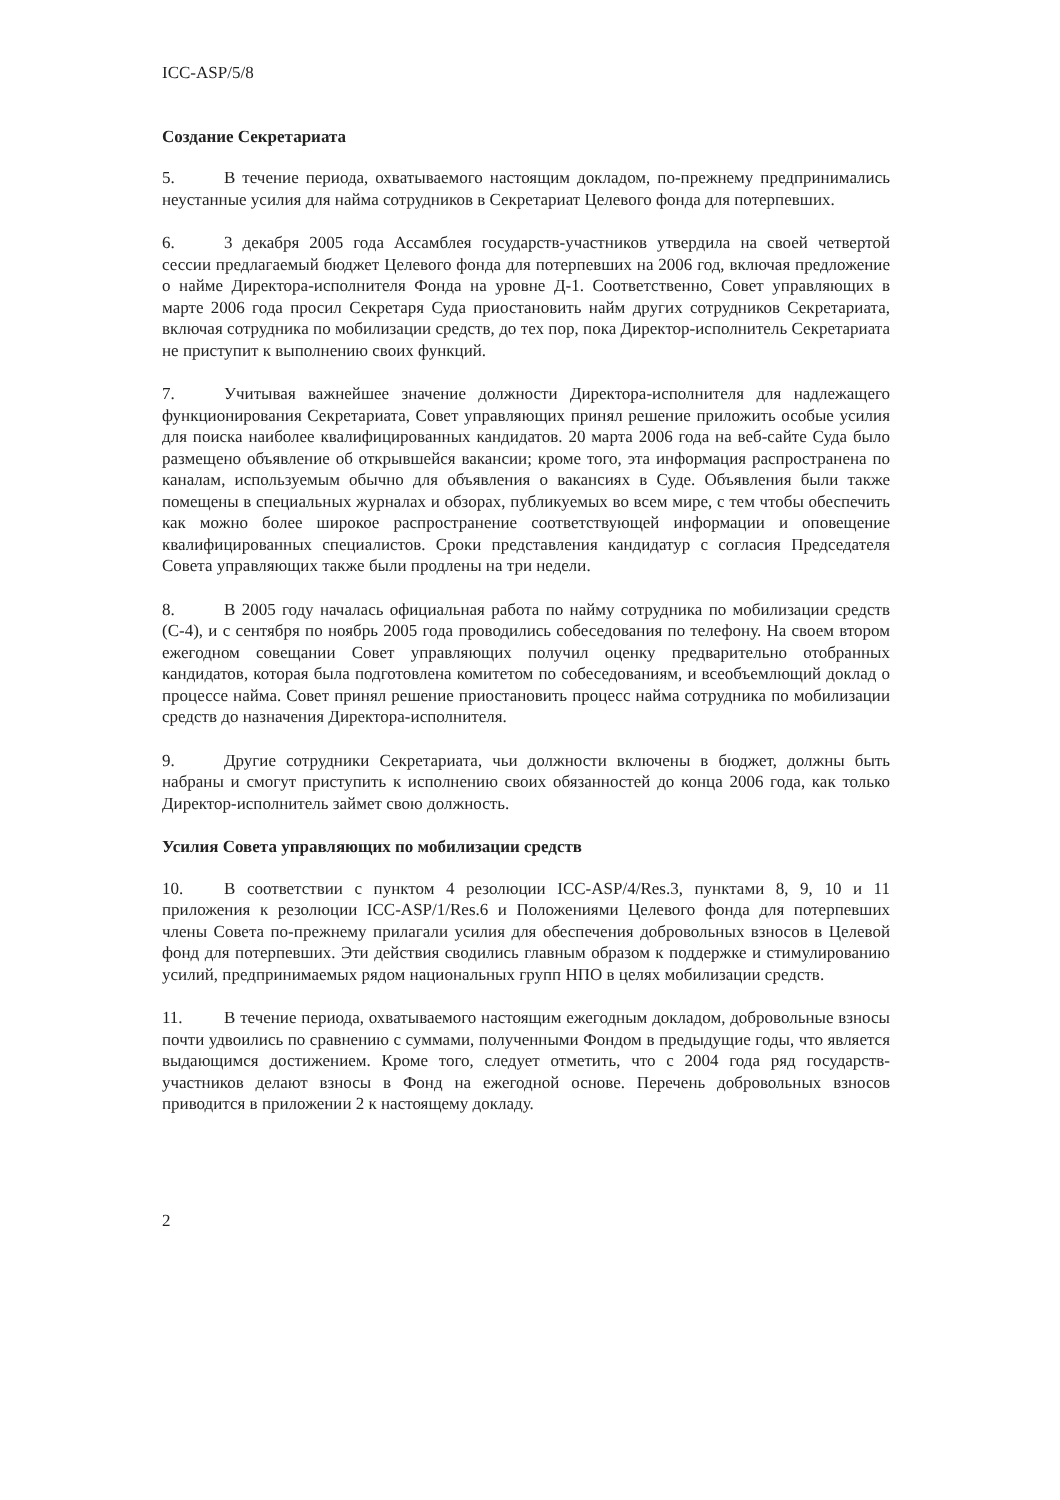ICC-ASP/5/8
Создание Секретариата
5. В течение периода, охватываемого настоящим докладом, по-прежнему предпринимались неустанные усилия для найма сотрудников в Секретариат Целевого фонда для потерпевших.
6. 3 декабря 2005 года Ассамблея государств-участников утвердила на своей четвертой сессии предлагаемый бюджет Целевого фонда для потерпевших на 2006 год, включая предложение о найме Директора-исполнителя Фонда на уровне Д-1. Соответственно, Совет управляющих в марте 2006 года просил Секретаря Суда приостановить найм других сотрудников Секретариата, включая сотрудника по мобилизации средств, до тех пор, пока Директор-исполнитель Секретариата не приступит к выполнению своих функций.
7. Учитывая важнейшее значение должности Директора-исполнителя для надлежащего функционирования Секретариата, Совет управляющих принял решение приложить особые усилия для поиска наиболее квалифицированных кандидатов. 20 марта 2006 года на веб-сайте Суда было размещено объявление об открывшейся вакансии; кроме того, эта информация распространена по каналам, используемым обычно для объявления о вакансиях в Суде. Объявления были также помещены в специальных журналах и обзорах, публикуемых во всем мире, с тем чтобы обеспечить как можно более широкое распространение соответствующей информации и оповещение квалифицированных специалистов. Сроки представления кандидатур с согласия Председателя Совета управляющих также были продлены на три недели.
8. В 2005 году началась официальная работа по найму сотрудника по мобилизации средств (С-4), и с сентября по ноябрь 2005 года проводились собеседования по телефону. На своем втором ежегодном совещании Совет управляющих получил оценку предварительно отобранных кандидатов, которая была подготовлена комитетом по собеседованиям, и всеобъемлющий доклад о процессе найма. Совет принял решение приостановить процесс найма сотрудника по мобилизации средств до назначения Директора-исполнителя.
9. Другие сотрудники Секретариата, чьи должности включены в бюджет, должны быть набраны и смогут приступить к исполнению своих обязанностей до конца 2006 года, как только Директор-исполнитель займет свою должность.
Усилия Совета управляющих по мобилизации средств
10. В соответствии с пунктом 4 резолюции ICC-ASP/4/Res.3, пунктами 8, 9, 10 и 11 приложения к резолюции ICC-ASP/1/Res.6 и Положениями Целевого фонда для потерпевших члены Совета по-прежнему прилагали усилия для обеспечения добровольных взносов в Целевой фонд для потерпевших. Эти действия сводились главным образом к поддержке и стимулированию усилий, предпринимаемых рядом национальных групп НПО в целях мобилизации средств.
11. В течение периода, охватываемого настоящим ежегодным докладом, добровольные взносы почти удвоились по сравнению с суммами, полученными Фондом в предыдущие годы, что является выдающимся достижением. Кроме того, следует отметить, что с 2004 года ряд государств-участников делают взносы в Фонд на ежегодной основе. Перечень добровольных взносов приводится в приложении 2 к настоящему докладу.
2